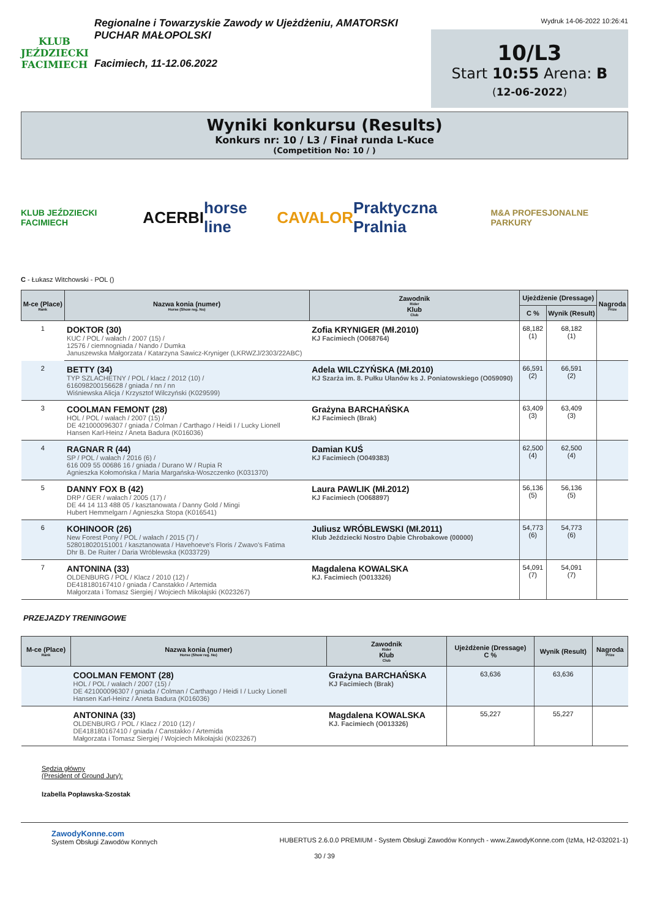KLUB JEŹDZIECKI
FACIMIECH
Regionalne i Towarzyskie Zawody w Ujeżdżeniu, AMATORSKI PUCHAR MAŁOPOLSKI
Facimiech, 11-12.06.2022
Wydruk 14-06-2022 10:26:41
10/L3
Start 10:55 Arena: B
(12-06-2022)
Wyniki konkursu (Results)
Konkurs nr: 10 / L3 / Finał runda L-Kuce
(Competition No: 10 / )
KLUB JEŹDZIECKI FACIMIECH ACERBI horse line CAVALOR Praktyczna Pralnia M&A PROFESJONALNE PARKURY
C - Łukasz Witchowski - POL ()
| M-ce (Place) Rank | Nazwa konia (numer) Horse (Show reg. No) | Zawodnik Rider Klub Club | Ujeżdżenie (Dressage) | | Nagroda Prize |
| --- | --- | --- | --- | --- | --- |
| | | | C % | Wynik (Result) | |
| 1 | DOKTOR (30) KUC / POL / wałach / 2007 (15) / 12576 / ciemnogniada / Nando / Dumka Januszewska Małgorzata / Katarzyna Sawicz-Kryniger (LKRWZJ/2303/22ABC) | Zofia KRYNIGER (Mł.2010) KJ Facimiech (O068764) | 68,182 (1) | 68,182 (1) | |
| 2 | BETTY (34) TYP SZLACHETNY / POL / klacz / 2012 (10) / 616098200156628 / gniada / nn / nn Wiśniewska Alicja / Krzysztof Wilczyński (K029599) | Adela WILCZYŃSKA (Mł.2010) KJ Szarża im. 8. Pułku Ułanów ks J. Poniatowskiego (O059090) | 66,591 (2) | 66,591 (2) | |
| 3 | COOLMAN FEMONT (28) HOL / POL / wałach / 2007 (15) / DE 421000096307 / gniada / Colman / Carthago / Heidi I / Lucky Lionell Hansen Karl-Heinz / Aneta Badura (K016036) | Grażyna BARCHAŃSKA KJ Facimiech (Brak) | 63,409 (3) | 63,409 (3) | |
| 4 | RAGNAR R (44) SP / POL / wałach / 2016 (6) / 616 009 55 00686 16 / gniada / Durano W / Rupia R Agnieszka Kołomońska / Maria Margańska-Woszczenko (K031370) | Damian KUŚ KJ Facimiech (O049383) | 62,500 (4) | 62,500 (4) | |
| 5 | DANNY FOX B (42) DRP / GER / wałach / 2005 (17) / DE 44 14 113 488 05 / kasztanowata / Danny Gold / Mingi Hubert Hemmelgarn / Agnieszka Stopa (K016541) | Laura PAWLIK (Mł.2012) KJ Facimiech (O068897) | 56,136 (5) | 56,136 (5) | |
| 6 | KOHINOOR (26) New Forest Pony / POL / wałach / 2015 (7) / 528018020151001 / kasztanowata / Havehoeve's Floris / Zwavo's Fatima Dhr B. De Ruiter / Daria Wróblewska (K033729) | Juliusz WRÓBLEWSKI (Mł.2011) Klub Jeździecki Nostro Dąbie Chrobakowe (00000) | 54,773 (6) | 54,773 (6) | |
| 7 | ANTONINA (33) OLDENBURG / POL / Klacz / 2010 (12) / DE418180167410 / gniada / Canstakko / Artemida Małgorzata i Tomasz Siergiej / Wojciech Mikołajski (K023267) | Magdalena KOWALSKA KJ. Facimiech (O013326) | 54,091 (7) | 54,091 (7) | |
PRZEJAZDY TRENINGOWE
| M-ce (Place) Rank | Nazwa konia (numer) Horse (Show reg. No) | Zawodnik Rider Klub Club | Ujeżdżenie (Dressage) C % | Wynik (Result) | Nagroda Prize |
| --- | --- | --- | --- | --- | --- |
| | COOLMAN FEMONT (28) HOL / POL / wałach / 2007 (15) / DE 421000096307 / gniada / Colman / Carthago / Heidi I / Lucky Lionell Hansen Karl-Heinz / Aneta Badura (K016036) | Grażyna BARCHAŃSKA KJ Facimiech (Brak) | 63,636 | 63,636 | |
| | ANTONINA (33) OLDENBURG / POL / Klacz / 2010 (12) / DE418180167410 / gniada / Canstakko / Artemida Małgorzata i Tomasz Siergiej / Wojciech Mikołajski (K023267) | Magdalena KOWALSKA KJ. Facimiech (O013326) | 55,227 | 55,227 | |
Sędzia główny
(President of Ground Jury):
Izabella Popławska-Szostak
ZawodyKonne.com
System Obsługi Zawodów Konnych
HUBERTUS 2.6.0.0 PREMIUM - System Obsługi Zawodów Konnych - www.ZawodyKonne.com (IzMa, H2-032021-1)
30 / 39